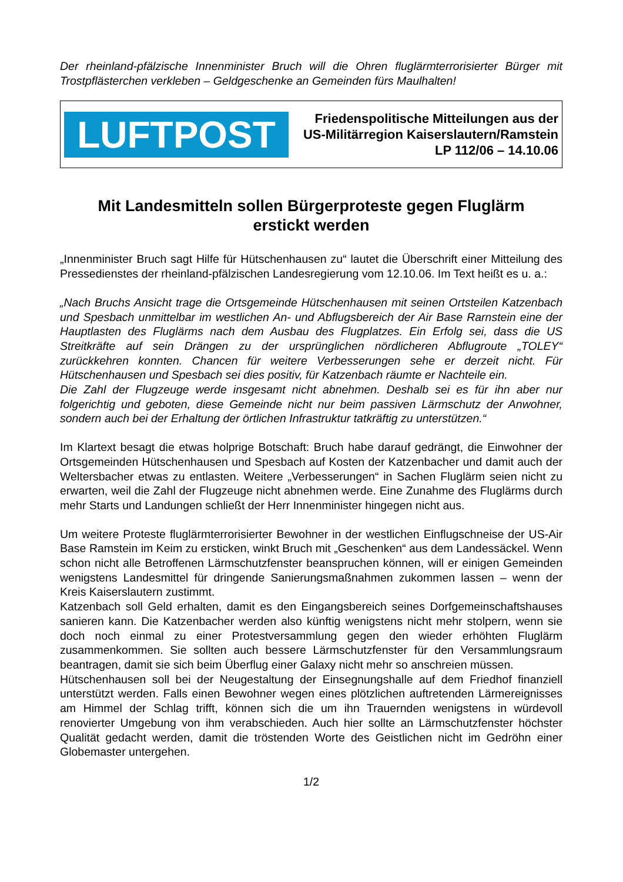Der rheinland-pfälzische Innenminister Bruch will die Ohren fluglärmterrorisierter Bürger mit Trostpflästerchen verkleben – Geldgeschenke an Gemeinden fürs Maulhalten!
LUFTPOST
Friedenspolitische Mitteilungen aus der US-Militärregion Kaiserslautern/Ramstein
LP 112/06 – 14.10.06
Mit Landesmitteln sollen Bürgerproteste gegen Fluglärm
erstickt werden
„Innenminister Bruch sagt Hilfe für Hütschenhausen zu“ lautet die Überschrift einer Mitteilung des Pressedienstes der rheinland-pfälzischen Landesregierung vom 12.10.06. Im Text heißt es u. a.:
„Nach Bruchs Ansicht trage die Ortsgemeinde Hütschenhausen mit seinen Ortsteilen Katzenbach und Spesbach unmittelbar im westlichen An- und Abflugsbereich der Air Base Rarnstein eine der Hauptlasten des Fluglärms nach dem Ausbau des Flugplatzes. Ein Erfolg sei, dass die US Streitkräfte auf sein Drängen zu der ursprünglichen nördlicheren Abflugroute „TOLEY“ zurückkehren konnten. Chancen für weitere Verbesserungen sehe er derzeit nicht. Für Hütschenhausen und Spesbach sei dies positiv, für Katzenbach räumte er Nachteile ein.
Die Zahl der Flugzeuge werde insgesamt nicht abnehmen. Deshalb sei es für ihn aber nur folgerichtig und geboten, diese Gemeinde nicht nur beim passiven Lärmschutz der Anwohner, sondern auch bei der Erhaltung der örtlichen Infrastruktur tatkräftig zu unterstützen.“
Im Klartext besagt die etwas holprige Botschaft: Bruch habe darauf gedrängt, die Einwohner der Ortsgemeinden Hütschenhausen und Spesbach auf Kosten der Katzenbacher und damit auch der Weltersbacher etwas zu entlasten. Weitere „Verbesserungen“ in Sachen Fluglärm seien nicht zu erwarten, weil die Zahl der Flugzeuge nicht abnehmen werde. Eine Zunahme des Fluglärms durch mehr Starts und Landungen schließt der Herr Innenminister hingegen nicht aus.
Um weitere Proteste fluglärmterrorisierter Bewohner in der westlichen Einflugschneise der US-Air Base Ramstein im Keim zu ersticken, winkt Bruch mit „Geschenken“ aus dem Landessäckel. Wenn schon nicht alle Betroffenen Lärmschutzfenster beanspruchen können, will er einigen Gemeinden wenigstens Landesmittel für dringende Sanierungsmaßnahmen zukommen lassen – wenn der Kreis Kaiserslautern zustimmt.
Katzenbach soll Geld erhalten, damit es den Eingangsbereich seines Dorfgemeinschaftshauses sanieren kann. Die Katzenbacher werden also künftig wenigstens nicht mehr stolpern, wenn sie doch noch einmal zu einer Protestversammlung gegen den wieder erhöhten Fluglärm zusammenkommen. Sie sollten auch bessere Lärmschutzfenster für den Versammlungsraum beantragen, damit sie sich beim Überflug einer Galaxy nicht mehr so anschreien müssen.
Hütschenhausen soll bei der Neugestaltung der Einsegnungshalle auf dem Friedhof finanziell unterstützt werden. Falls einen Bewohner wegen eines plötzlichen auftretenden Lärmereignisses am Himmel der Schlag trifft, können sich die um ihn Trauernden wenigstens in würdevoll renovierter Umgebung von ihm verabschieden. Auch hier sollte an Lärmschutzfenster höchster Qualität gedacht werden, damit die tröstenden Worte des Geistlichen nicht im Gedröhn einer Globemaster untergehen.
1/2